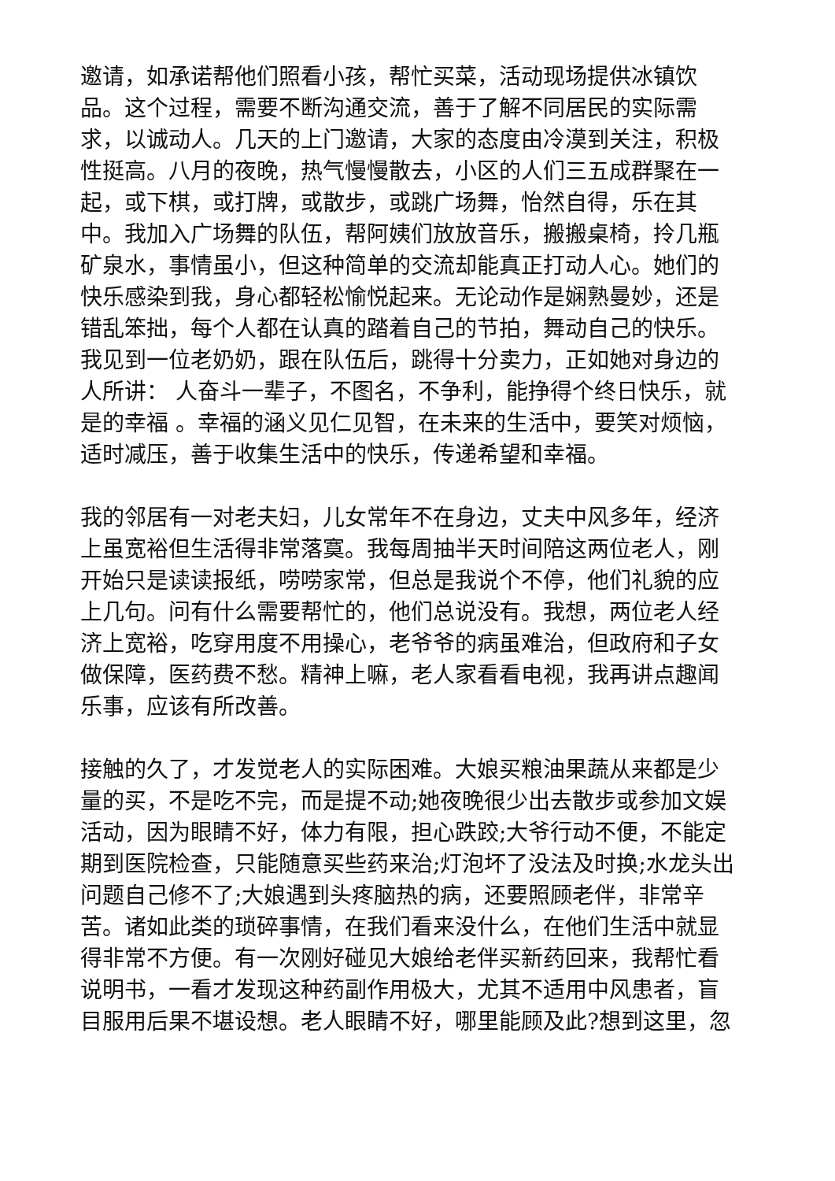邀请，如承诺帮他们照看小孩，帮忙买菜，活动现场提供冰镇饮品。这个过程，需要不断沟通交流，善于了解不同居民的实际需求，以诚动人。几天的上门邀请，大家的态度由冷漠到关注，积极性挺高。八月的夜晚，热气慢慢散去，小区的人们三五成群聚在一起，或下棋，或打牌，或散步，或跳广场舞，怡然自得，乐在其中。我加入广场舞的队伍，帮阿姨们放放音乐，搬搬桌椅，拎几瓶矿泉水，事情虽小，但这种简单的交流却能真正打动人心。她们的快乐感染到我，身心都轻松愉悦起来。无论动作是娴熟曼妙，还是错乱笨拙，每个人都在认真的踏着自己的节拍，舞动自己的快乐。我见到一位老奶奶，跟在队伍后，跳得十分卖力，正如她对身边的人所讲： 人奋斗一辈子，不图名，不争利，能挣得个终日快乐，就是的幸福 。幸福的涵义见仁见智，在未来的生活中，要笑对烦恼，适时减压，善于收集生活中的快乐，传递希望和幸福。
我的邻居有一对老夫妇，儿女常年不在身边，丈夫中风多年，经济上虽宽裕但生活得非常落寞。我每周抽半天时间陪这两位老人，刚开始只是读读报纸，唠唠家常，但总是我说个不停，他们礼貌的应上几句。问有什么需要帮忙的，他们总说没有。我想，两位老人经济上宽裕，吃穿用度不用操心，老爷爷的病虽难治，但政府和子女做保障，医药费不愁。精神上嘛，老人家看看电视，我再讲点趣闻乐事，应该有所改善。
接触的久了，才发觉老人的实际困难。大娘买粮油果蔬从来都是少量的买，不是吃不完，而是提不动;她夜晚很少出去散步或参加文娱活动，因为眼睛不好，体力有限，担心跌跤;大爷行动不便，不能定期到医院检查，只能随意买些药来治;灯泡坏了没法及时换;水龙头出问题自己修不了;大娘遇到头疼脑热的病，还要照顾老伴，非常辛苦。诸如此类的琐碎事情，在我们看来没什么，在他们生活中就显得非常不方便。有一次刚好碰见大娘给老伴买新药回来，我帮忙看说明书，一看才发现这种药副作用极大，尤其不适用中风患者，盲目服用后果不堪设想。老人眼睛不好，哪里能顾及此?想到这里，忽